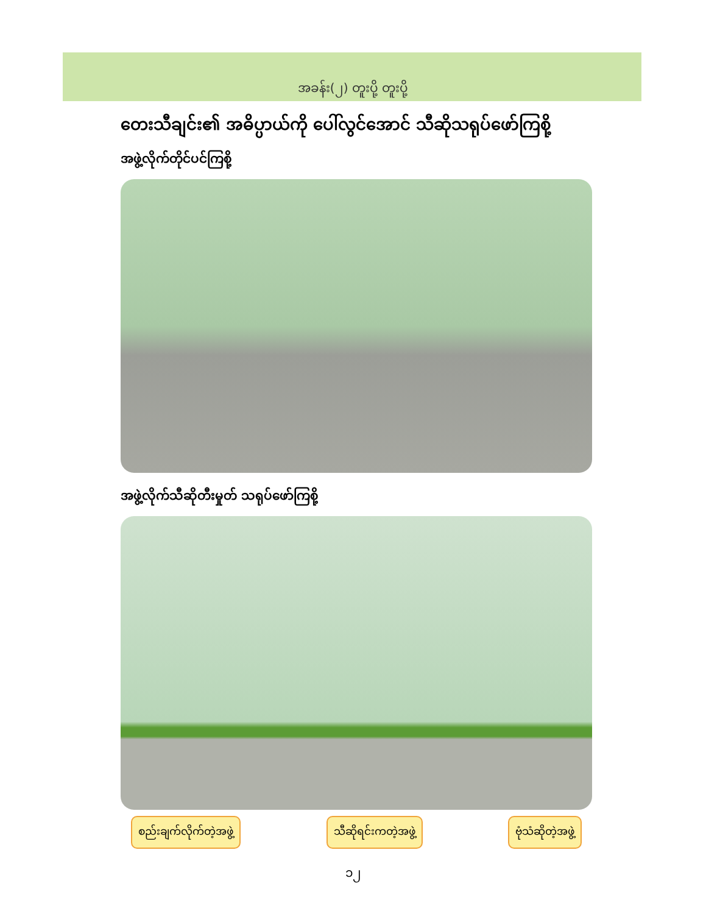အခန်း(၂) တူးပို့ တူးပို့
တေးသီချင်း၏ အဓိပ္ပာယ်ကို ပေါ်လွင်အောင် သီဆိုသရုပ်ဖော်ကြစို့
အဖွဲ့လိုက်တိုင်ပင်ကြစို့
အဖွဲ့လိုက်သီဆိုတီးမှုတ် သရုပ်ဖော်ကြစို့
စည်းချက်လိုက်တဲ့အဖွဲ့ သီဆိုရင်းကတဲ့အဖွဲ့ ဗုံသံဆိုတဲ့အဖွဲ့
၁၂